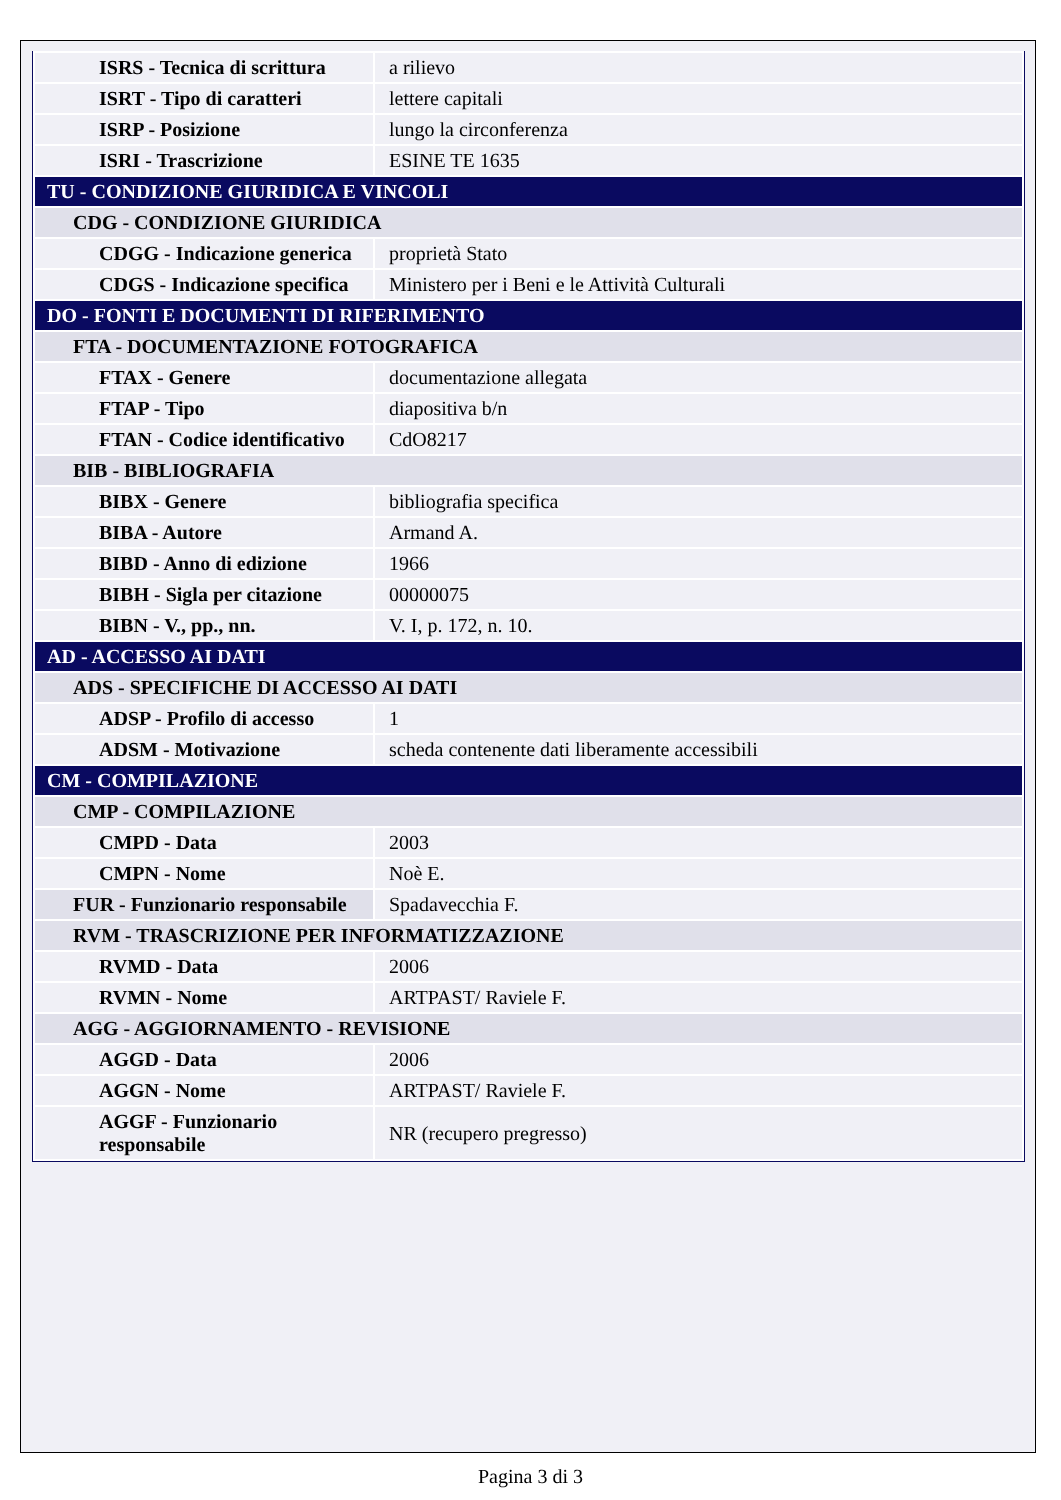| ISRS - Tecnica di scrittura | a rilievo |
| ISRT - Tipo di caratteri | lettere capitali |
| ISRP - Posizione | lungo la circonferenza |
| ISRI - Trascrizione | ESINE TE 1635 |
| TU - CONDIZIONE GIURIDICA E VINCOLI | |
| CDG - CONDIZIONE GIURIDICA | |
| CDGG - Indicazione generica | proprietà Stato |
| CDGS - Indicazione specifica | Ministero per i Beni e le Attività Culturali |
| DO - FONTI E DOCUMENTI DI RIFERIMENTO | |
| FTA - DOCUMENTAZIONE FOTOGRAFICA | |
| FTAX - Genere | documentazione allegata |
| FTAP - Tipo | diapositiva b/n |
| FTAN - Codice identificativo | CdO8217 |
| BIB - BIBLIOGRAFIA | |
| BIBX - Genere | bibliografia specifica |
| BIBA - Autore | Armand A. |
| BIBD - Anno di edizione | 1966 |
| BIBH - Sigla per citazione | 00000075 |
| BIBN - V., pp., nn. | V. I, p. 172, n. 10. |
| AD - ACCESSO AI DATI | |
| ADS - SPECIFICHE DI ACCESSO AI DATI | |
| ADSP - Profilo di accesso | 1 |
| ADSM - Motivazione | scheda contenente dati liberamente accessibili |
| CM - COMPILAZIONE | |
| CMP - COMPILAZIONE | |
| CMPD - Data | 2003 |
| CMPN - Nome | Noè E. |
| FUR - Funzionario responsabile | Spadavecchia F. |
| RVM - TRASCRIZIONE PER INFORMATIZZAZIONE | |
| RVMD - Data | 2006 |
| RVMN - Nome | ARTPAST/ Raviele F. |
| AGG - AGGIORNAMENTO - REVISIONE | |
| AGGD - Data | 2006 |
| AGGN - Nome | ARTPAST/ Raviele F. |
| AGGF - Funzionario responsabile | NR (recupero pregresso) |
Pagina 3 di 3